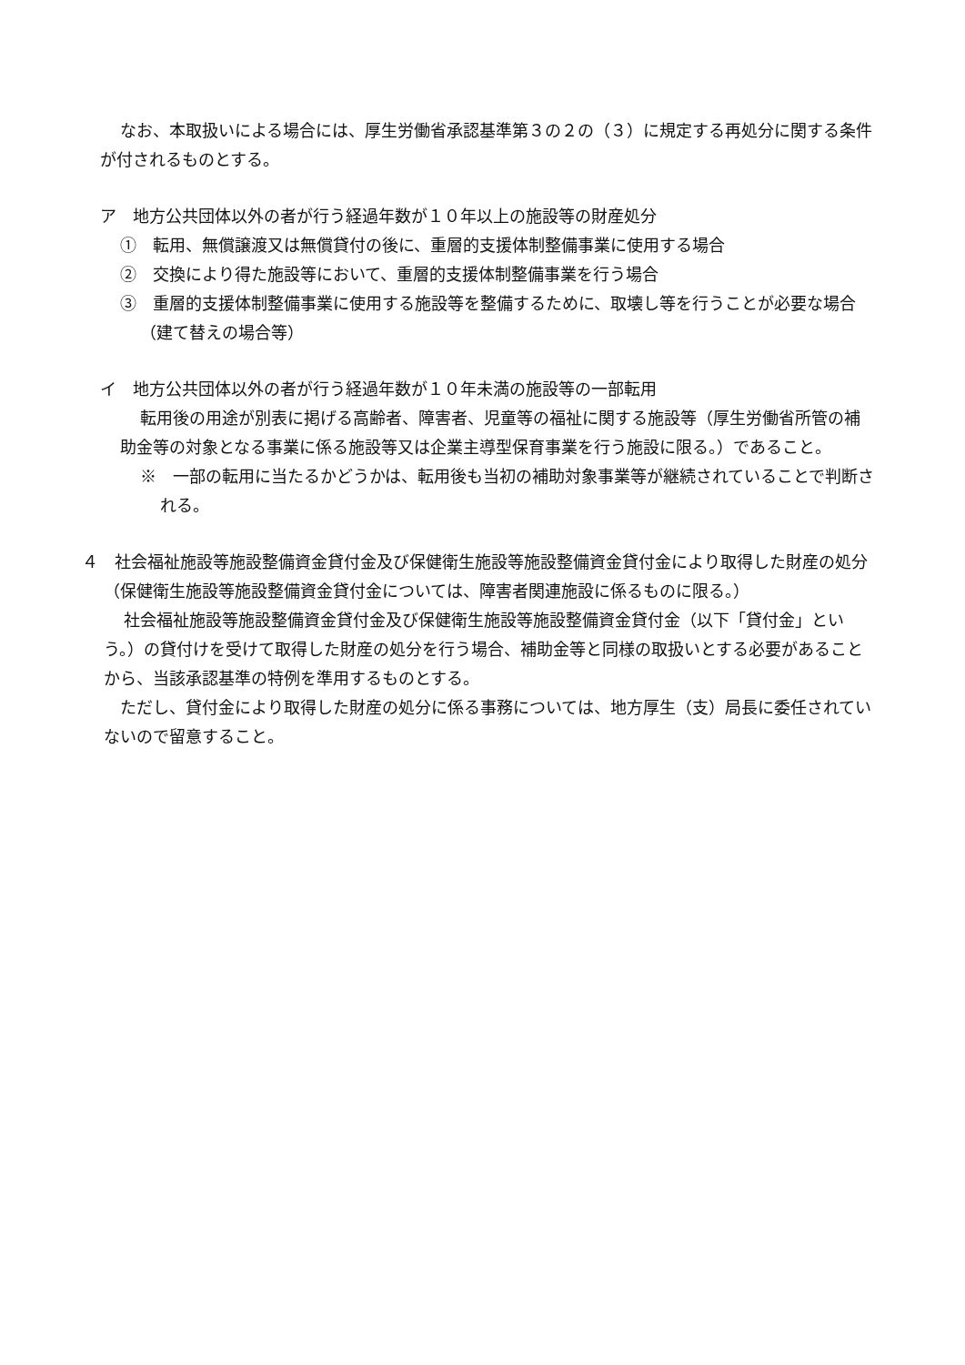なお、本取扱いによる場合には、厚生労働省承認基準第３の２の（３）に規定する再処分に関する条件が付されるものとする。
ア　地方公共団体以外の者が行う経過年数が１０年以上の施設等の財産処分
①　転用、無償譲渡又は無償貸付の後に、重層的支援体制整備事業に使用する場合
②　交換により得た施設等において、重層的支援体制整備事業を行う場合
③　重層的支援体制整備事業に使用する施設等を整備するために、取壊し等を行うことが必要な場合（建て替えの場合等）
イ　地方公共団体以外の者が行う経過年数が１０年未満の施設等の一部転用
転用後の用途が別表に掲げる高齢者、障害者、児童等の福祉に関する施設等（厚生労働省所管の補助金等の対象となる事業に係る施設等又は企業主導型保育事業を行う施設に限る。）であること。
※　一部の転用に当たるかどうかは、転用後も当初の補助対象事業等が継続されていることで判断される。
４　社会福祉施設等施設整備資金貸付金及び保健衛生施設等施設整備資金貸付金により取得した財産の処分（保健衛生施設等施設整備資金貸付金については、障害者関連施設に係るものに限る。）
社会福祉施設等施設整備資金貸付金及び保健衛生施設等施設整備資金貸付金（以下「貸付金」という。）の貸付けを受けて取得した財産の処分を行う場合、補助金等と同様の取扱いとする必要があることから、当該承認基準の特例を準用するものとする。
ただし、貸付金により取得した財産の処分に係る事務については、地方厚生（支）局長に委任されていないので留意すること。